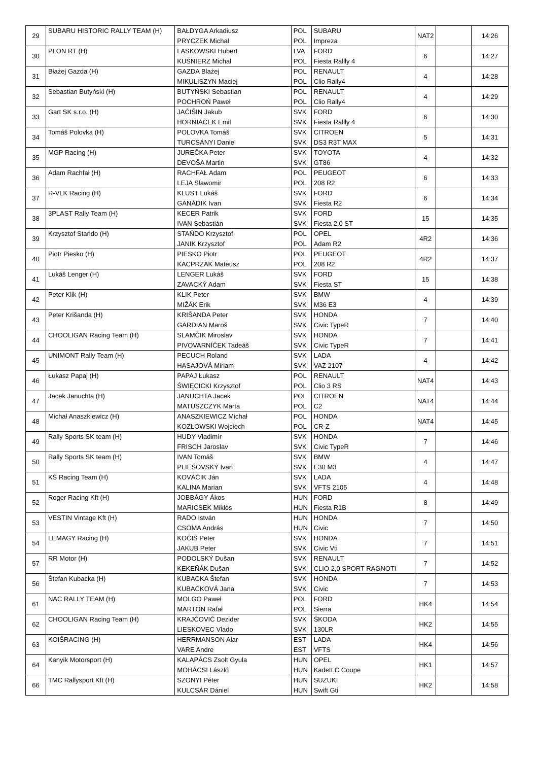| 29 | SUBARU HISTORIC RALLY TEAM (H) | BAŁDYGA Arkadiusz | POL | SUBARU | NAT2 | | 14:26 |
| | | PRYCZEK Michał | POL | Impreza | | | |
| 30 | PLON RT (H) | LASKOWSKI Hubert | LVA | FORD | 6 | | 14:27 |
| | | KUŚNIERZ Michał | POL | Fiesta Rallly 4 | | | |
| 31 | Błażej Gazda (H) | GAZDA Blażej | POL | RENAULT | 4 | | 14:28 |
| | | MIKULISZYN Maciej | POL | Clio Rally4 | | | |
| 32 | Sebastian Butyński (H) | BUTYŃSKI Sebastian | POL | RENAULT | 4 | | 14:29 |
| | | POCHROŃ Paweł | POL | Clio Rally4 | | | |
| 33 | Gart SK s.r.o. (H) | JAČIŠIN Jakub | SVK | FORD | 6 | | 14:30 |
| | | HORNIAČEK Emil | SVK | Fiesta Rallly 4 | | | |
| 34 | Tomáš Polovka (H) | POLOVKA Tomáš | SVK | CITROEN | 5 | | 14:31 |
| | | TURCSÁNYI Daniel | SVK | DS3 R3T MAX | | | |
| 35 | MGP Racing (H) | JUREČKA Peter | SVK | TOYOTA | 4 | | 14:32 |
| | | DEVOŠA Martin | SVK | GT86 | | | |
| 36 | Adam Rachfał (H) | RACHFAŁ Adam | POL | PEUGEOT | 6 | | 14:33 |
| | | LEJA Sławomir | POL | 208 R2 | | | |
| 37 | R-VLK Racing (H) | KLUST Lukáš | SVK | FORD | 6 | | 14:34 |
| | | GANÁDIK Ivan | SVK | Fiesta R2 | | | |
| 38 | 3PLAST Rally Team (H) | KECER Patrik | SVK | FORD | 15 | | 14:35 |
| | | IVAN Sebastián | SVK | Fiesta 2.0 ST | | | |
| 39 | Krzysztof Stańdo (H) | STAŃDO Krzysztof | POL | OPEL | 4R2 | | 14:36 |
| | | JANIK Krzysztof | POL | Adam R2 | | | |
| 40 | Piotr Piesko (H) | PIESKO Piotr | POL | PEUGEOT | 4R2 | | 14:37 |
| | | KACPRZAK Mateusz | POL | 208 R2 | | | |
| 41 | Lukáš Lenger (H) | LENGER Lukáš | SVK | FORD | 15 | | 14:38 |
| | | ZAVACKÝ Adam | SVK | Fiesta ST | | | |
| 42 | Peter Klik (H) | KLIK Peter | SVK | BMW | 4 | | 14:39 |
| | | MIŽÁK Erik | SVK | M36 E3 | | | |
| 43 | Peter Krišanda (H) | KRIŠANDA Peter | SVK | HONDA | 7 | | 14:40 |
| | | GARDIAN Maroš | SVK | Civic TypeR | | | |
| 44 | CHOOLIGAN Racing Team (H) | SLAMČIK Miroslav | SVK | HONDA | 7 | | 14:41 |
| | | PIVOVARNÍČEK Tadeáš | SVK | Civic TypeR | | | |
| 45 | UNIMONT Rally Team (H) | PECUCH Roland | SVK | LADA | 4 | | 14:42 |
| | | HASAJOVÁ Miriam | SVK | VAZ 2107 | | | |
| 46 | Łukasz Papaj (H) | PAPAJ Łukasz | POL | RENAULT | NAT4 | | 14:43 |
| | | ŚWIĘCICKI Krzysztof | POL | Clio 3 RS | | | |
| 47 | Jacek Januchta (H) | JANUCHTA Jacek | POL | CITROEN | NAT4 | | 14:44 |
| | | MATUSZCZYK Marta | POL | C2 | | | |
| 48 | Michał Anaszkiewicz (H) | ANASZKIEWICZ Michał | POL | HONDA | NAT4 | | 14:45 |
| | | KOZŁOWSKI Wojciech | POL | CR-Z | | | |
| 49 | Rally Sports SK team (H) | HUDY Vladimír | SVK | HONDA | 7 | | 14:46 |
| | | FRISCH Jaroslav | SVK | Civic TypeR | | | |
| 50 | Rally Sports SK team (H) | IVAN Tomáš | SVK | BMW | 4 | | 14:47 |
| | | PLIEŠOVSKÝ Ivan | SVK | E30 M3 | | | |
| 51 | KŠ Racing Team (H) | KOVÁČIK Ján | SVK | LADA | 4 | | 14:48 |
| | | KALINA Marian | SVK | VFTS 2105 | | | |
| 52 | Roger Racing Kft (H) | JOBBÁGY Ákos | HUN | FORD | 8 | | 14:49 |
| | | MARICSEK Miklós | HUN | Fiesta R1B | | | |
| 53 | VESTIN Vintage Kft (H) | RADO István | HUN | HONDA | 7 | | 14:50 |
| | | CSOMA András | HUN | Civic | | | |
| 54 | LEMAGY Racing (H) | KOČIŠ Peter | SVK | HONDA | 7 | | 14:51 |
| | | JAKUB Peter | SVK | Civic Vti | | | |
| 57 | RR Motor (H) | PODOLSKÝ Dušan | SVK | RENAULT | 7 | | 14:52 |
| | | KEKEŇÁK Dušan | SVK | CLIO 2,0 SPORT RAGNOTI | | | |
| 56 | Štefan Kubacka (H) | KUBACKA Štefan | SVK | HONDA | 7 | | 14:53 |
| | | KUBACKOVÁ Jana | SVK | Civic | | | |
| 61 | NAC RALLY TEAM (H) | MOLGO Paweł | POL | FORD | HK4 | | 14:54 |
| | | MARTON Rafał | POL | Sierra | | | |
| 62 | CHOOLIGAN Racing Team (H) | KRAJČOVIČ Dezider | SVK | ŠKODA | HK2 | | 14:55 |
| | | LIESKOVEC Vlado | SVK | 130LR | | | |
| 63 | KOIŠRACING (H) | HERRMANSON Alar | EST | LADA | HK4 | | 14:56 |
| | | VARE Andre | EST | VFTS | | | |
| 64 | Kanyik Motorsport (H) | KALAPÁCS Zsolt Gyula | HUN | OPEL | HK1 | | 14:57 |
| | | MOHÁCSI László | HUN | Kadett C Coupe | | | |
| 66 | TMC Rallysport Kft (H) | SZONYI Péter | HUN | SUZUKI | HK2 | | 14:58 |
| | | KULCSÁR Dániel | HUN | Swift Gti | | | |